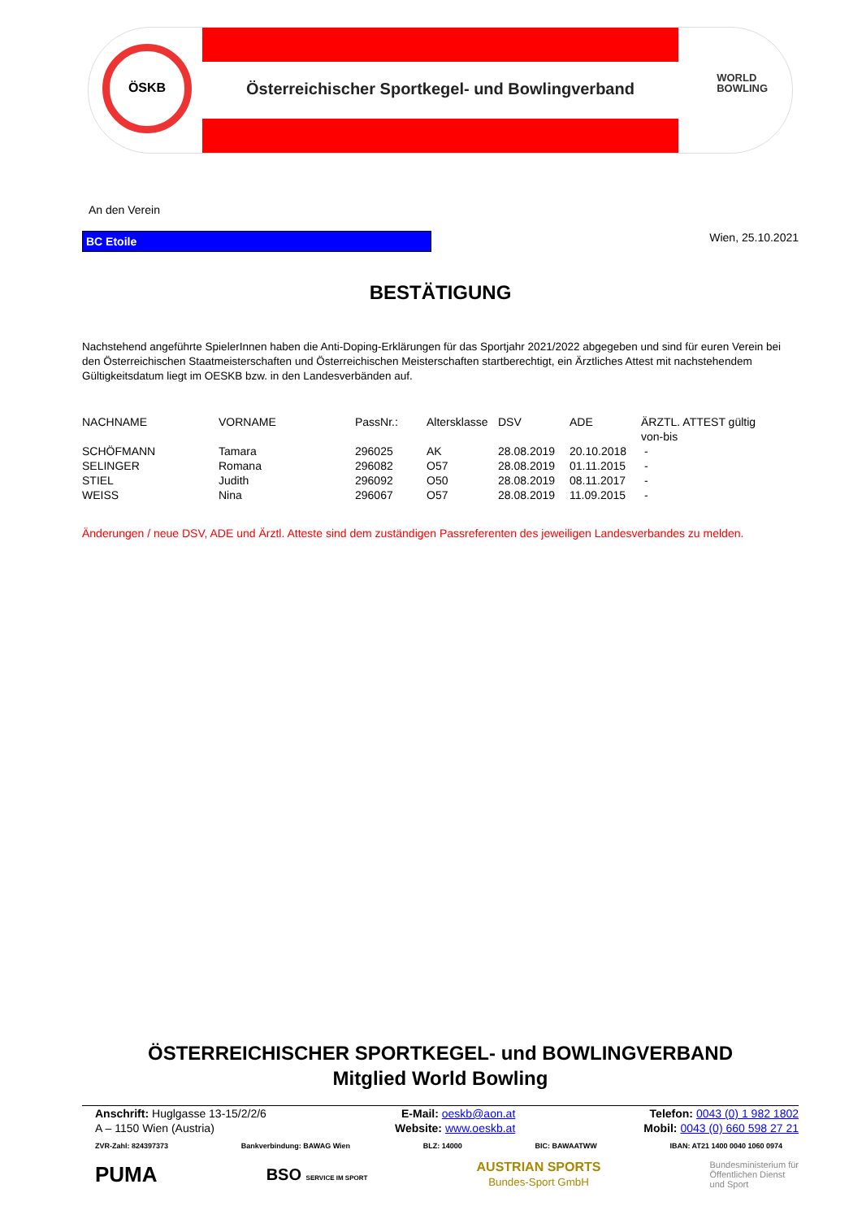ÖSKB
Österreichischer Sportkegel- und Bowlingverband
WORLD
BOWLING
An den Verein
BC Etoile
Wien, 25.10.2021
BESTÄTIGUNG
Nachstehend angeführte SpielerInnen haben die Anti-Doping-Erklärungen für das Sportjahr 2021/2022 abgegeben und sind für euren Verein bei den Österreichischen Staatmeisterschaften und Österreichischen Meisterschaften startberechtigt, ein Ärztliches Attest mit nachstehendem Gültigkeitsdatum liegt im OESKB bzw. in den Landesverbänden auf.
| NACHNAME | VORNAME | PassNr.: | Altersklasse | DSV | ADE | ÄRZTL. ATTEST gültig von-bis |
| --- | --- | --- | --- | --- | --- | --- |
| SCHÖFMANN | Tamara | 296025 | AK | 28.08.2019 | 20.10.2018 | - |
| SELINGER | Romana | 296082 | O57 | 28.08.2019 | 01.11.2015 | - |
| STIEL | Judith | 296092 | O50 | 28.08.2019 | 08.11.2017 | - |
| WEISS | Nina | 296067 | O57 | 28.08.2019 | 11.09.2015 | - |
Änderungen / neue DSV, ADE und Ärztl. Atteste sind dem zuständigen Passreferenten des jeweiligen Landesverbandes zu melden.
ÖSTERREICHISCHER SPORTKEGEL- und BOWLINGVERBAND
Mitglied World Bowling
Anschrift: Huglgasse 13-15/2/2/6
A – 1150 Wien (Austria)
E-Mail: oeskb@aon.at
Website: www.oeskb.at
Telefon: 0043 (0) 1 982 1802
Mobil: 0043 (0) 660 598 27 21
ZVR-Zahl: 824397373 Bankverbindung: BAWAG Wien BLZ: 14000 BIC: BAWAATWW IBAN: AT21 1400 0040 1060 0974
PUMA BSO SERVICE IM SPORT AUSTRIAN SPORTS
Bundes-Sport GmbH Bundesministerium für
Öffentlichen Dienst
und Sport